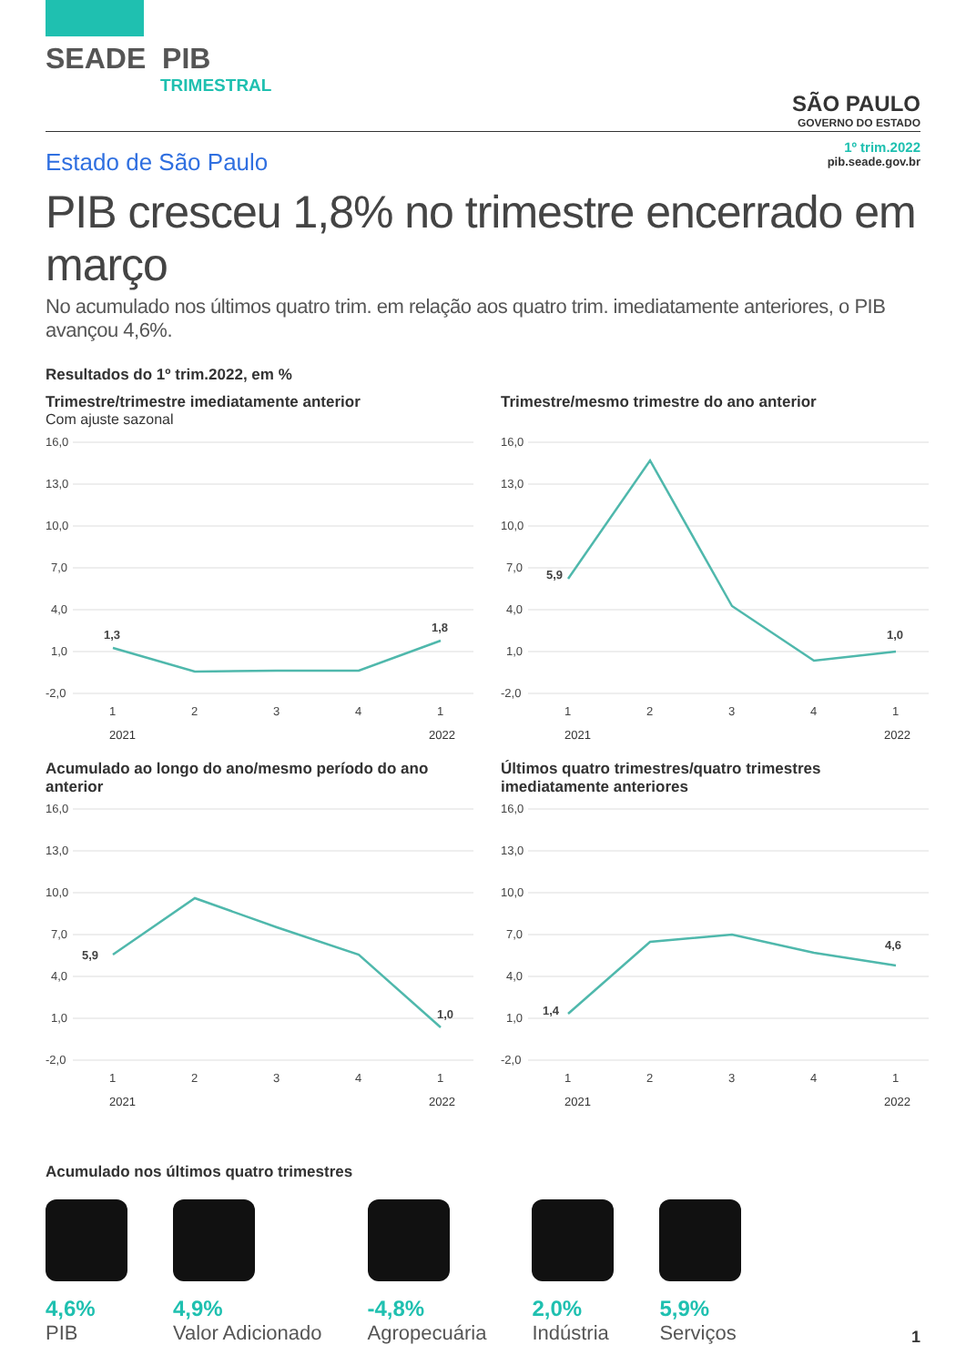SEADE PIB
TRIMESTRAL
SÃO PAULO
GOVERNO DO ESTADO
Estado de São Paulo
1º trim.2022
pib.seade.gov.br
PIB cresceu 1,8% no trimestre encerrado em março
No acumulado nos últimos quatro trim. em relação aos quatro trim. imediatamente anteriores, o PIB avançou 4,6%.
Resultados do 1º trim.2022, em %
Trimestre/trimestre imediatamente anterior
Com ajuste sazonal
16,0
13,0
10,0
7,0
4,0
1,0
-2,0
1,3
1,8
1
2
3
4
1
2021 2022
Trimestre/mesmo trimestre do ano anterior
16,0
13,0
10,0
7,0
4,0
1,0
-2,0
5,9
1,0
1
2
3
4
1
2021 2022
Acumulado ao longo do ano/mesmo período do ano anterior
16,0
13,0
10,0
7,0
4,0
1,0
-2,0
5,9
1,0
1
2
3
4
1
2021 2022
Últimos quatro trimestres/quatro trimestres imediatamente anteriores
16,0
13,0
10,0
7,0
4,0
1,0
-2,0
1,4
4,6
1
2
3
4
1
2021 2022
Acumulado nos últimos quatro trimestres
4,6%
PIB
4,9%
Valor Adicionado
-4,8%
Agropecuária
2,0%
Indústria
5,9%
Serviços
1